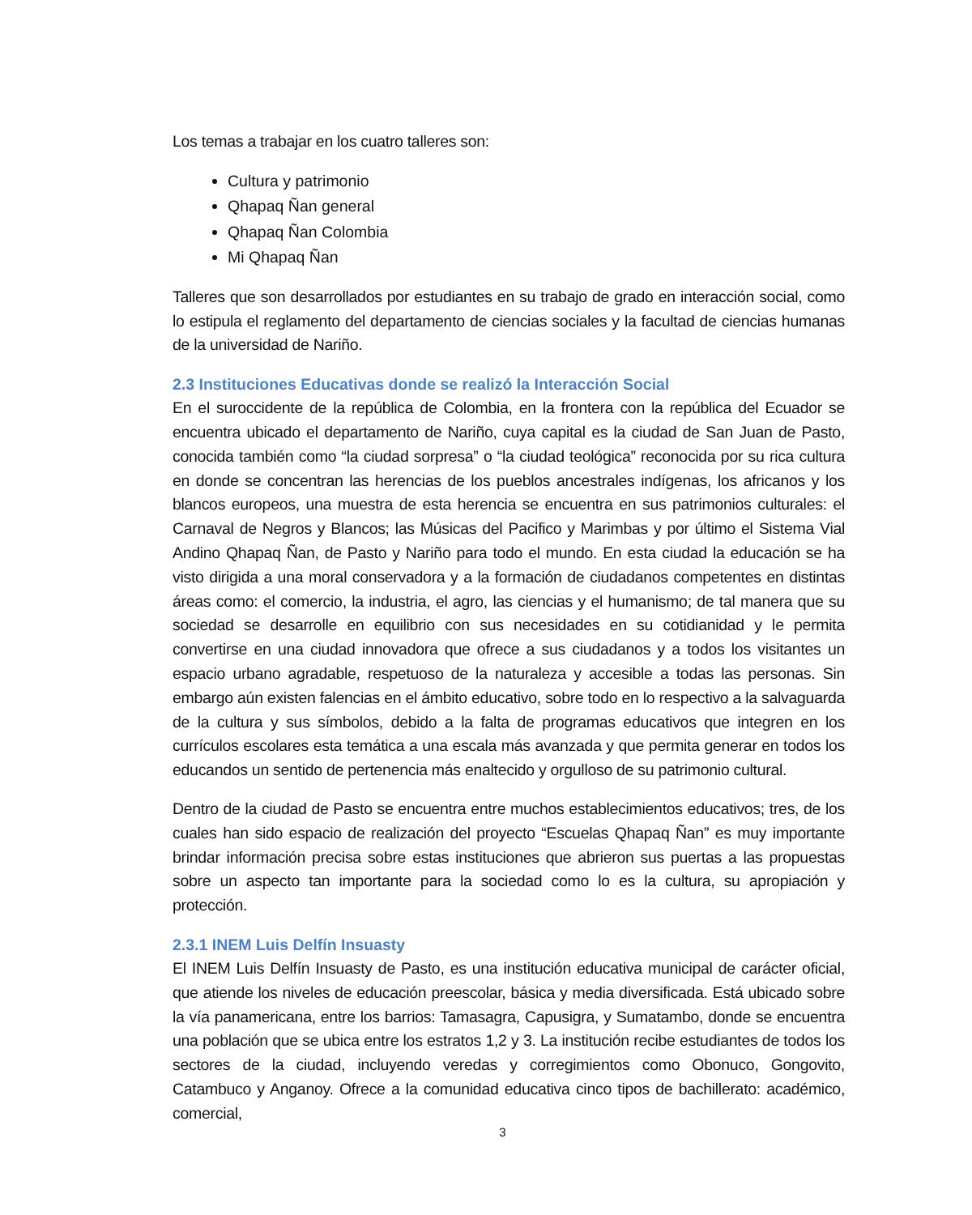Los temas a trabajar en los cuatro talleres son:
Cultura y patrimonio
Qhapaq Ñan general
Qhapaq Ñan Colombia
Mi Qhapaq Ñan
Talleres que son desarrollados por estudiantes en su trabajo de grado en interacción social, como lo estipula el reglamento del departamento de ciencias sociales y la facultad de ciencias humanas de la universidad de Nariño.
2.3 Instituciones Educativas donde se realizó la Interacción Social
En el suroccidente de la república de Colombia, en la frontera con la república del Ecuador se encuentra ubicado el departamento de Nariño, cuya capital es la ciudad de San Juan de Pasto, conocida también como “la ciudad sorpresa” o “la ciudad teológica” reconocida por su rica cultura en donde se concentran las herencias de los pueblos ancestrales indígenas, los africanos y los blancos europeos, una muestra de esta herencia se encuentra en sus patrimonios culturales: el Carnaval de Negros y Blancos; las Músicas del Pacifico y Marimbas y por último el Sistema Vial Andino Qhapaq Ñan, de Pasto y Nariño para todo el mundo. En esta ciudad la educación se ha visto dirigida a una moral conservadora y a la formación de ciudadanos competentes en distintas áreas como: el comercio, la industria, el agro, las ciencias y el humanismo; de tal manera que su sociedad se desarrolle en equilibrio con sus necesidades en su cotidianidad y le permita convertirse en una ciudad innovadora que ofrece a sus ciudadanos y a todos los visitantes un espacio urbano agradable, respetuoso de la naturaleza y accesible a todas las personas. Sin embargo aún existen falencias en el ámbito educativo, sobre todo en lo respectivo a la salvaguarda de la cultura y sus símbolos, debido a la falta de programas educativos que integren en los currículos escolares esta temática a una escala más avanzada y que permita generar en todos los educandos un sentido de pertenencia más enaltecido y orgulloso de su patrimonio cultural.
Dentro de la ciudad de Pasto se encuentra entre muchos establecimientos educativos; tres, de los cuales han sido espacio de realización del proyecto “Escuelas Qhapaq Ñan” es muy importante brindar información precisa sobre estas instituciones que abrieron sus puertas a las propuestas sobre un aspecto tan importante para la sociedad como lo es la cultura, su apropiación y protección.
2.3.1 INEM Luis Delfín Insuasty
El INEM Luis Delfín Insuasty de Pasto, es una institución educativa municipal de carácter oficial, que atiende los niveles de educación preescolar, básica y media diversificada. Está ubicado sobre la vía panamericana, entre los barrios: Tamasagra, Capusigra, y Sumatambo, donde se encuentra una población que se ubica entre los estratos 1,2 y 3. La institución recibe estudiantes de todos los sectores de la ciudad, incluyendo veredas y corregimientos como Obonuco, Gongovito, Catambuco y Anganoy. Ofrece a la comunidad educativa cinco tipos de bachillerato: académico, comercial,
3